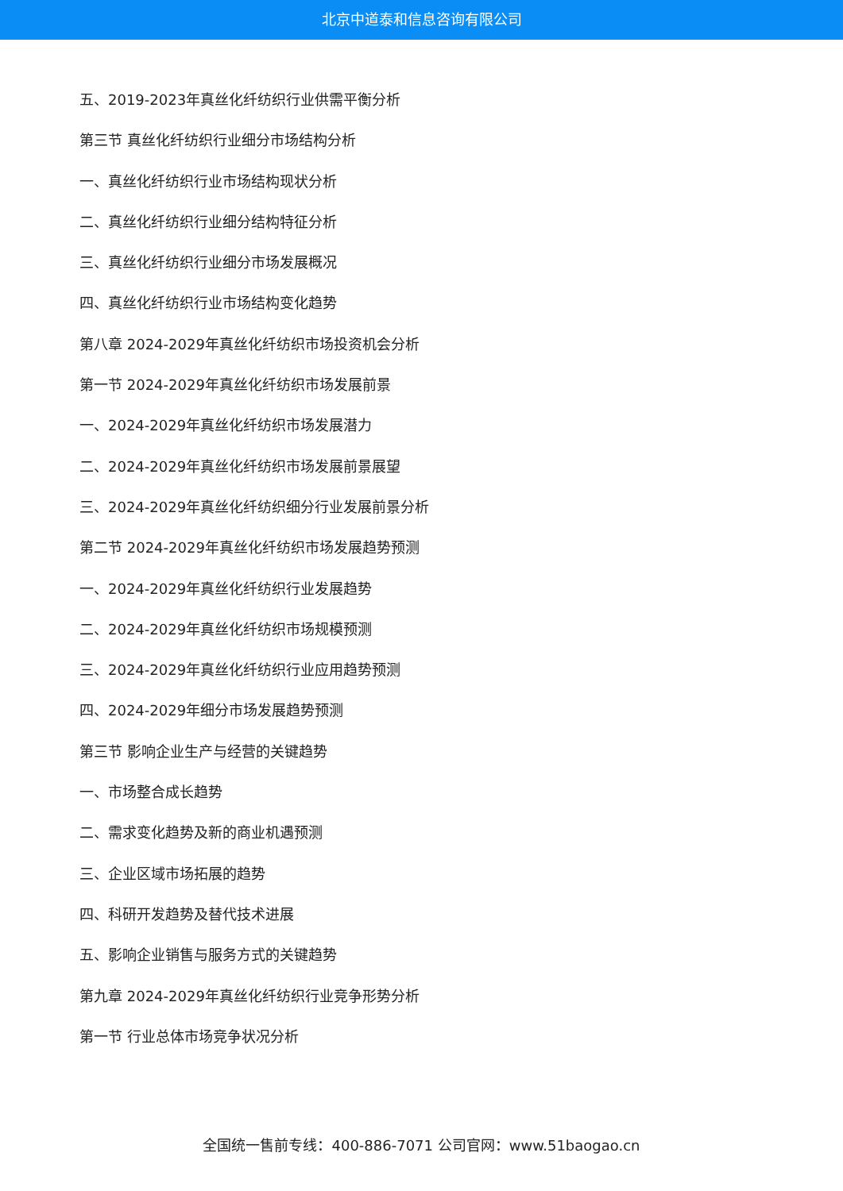北京中道泰和信息咨询有限公司
五、2019-2023年真丝化纤纺织行业供需平衡分析
第三节 真丝化纤纺织行业细分市场结构分析
一、真丝化纤纺织行业市场结构现状分析
二、真丝化纤纺织行业细分结构特征分析
三、真丝化纤纺织行业细分市场发展概况
四、真丝化纤纺织行业市场结构变化趋势
第八章 2024-2029年真丝化纤纺织市场投资机会分析
第一节 2024-2029年真丝化纤纺织市场发展前景
一、2024-2029年真丝化纤纺织市场发展潜力
二、2024-2029年真丝化纤纺织市场发展前景展望
三、2024-2029年真丝化纤纺织细分行业发展前景分析
第二节 2024-2029年真丝化纤纺织市场发展趋势预测
一、2024-2029年真丝化纤纺织行业发展趋势
二、2024-2029年真丝化纤纺织市场规模预测
三、2024-2029年真丝化纤纺织行业应用趋势预测
四、2024-2029年细分市场发展趋势预测
第三节 影响企业生产与经营的关键趋势
一、市场整合成长趋势
二、需求变化趋势及新的商业机遇预测
三、企业区域市场拓展的趋势
四、科研开发趋势及替代技术进展
五、影响企业销售与服务方式的关键趋势
第九章 2024-2029年真丝化纤纺织行业竞争形势分析
第一节 行业总体市场竞争状况分析
全国统一售前专线：400-886-7071 公司官网：www.51baogao.cn